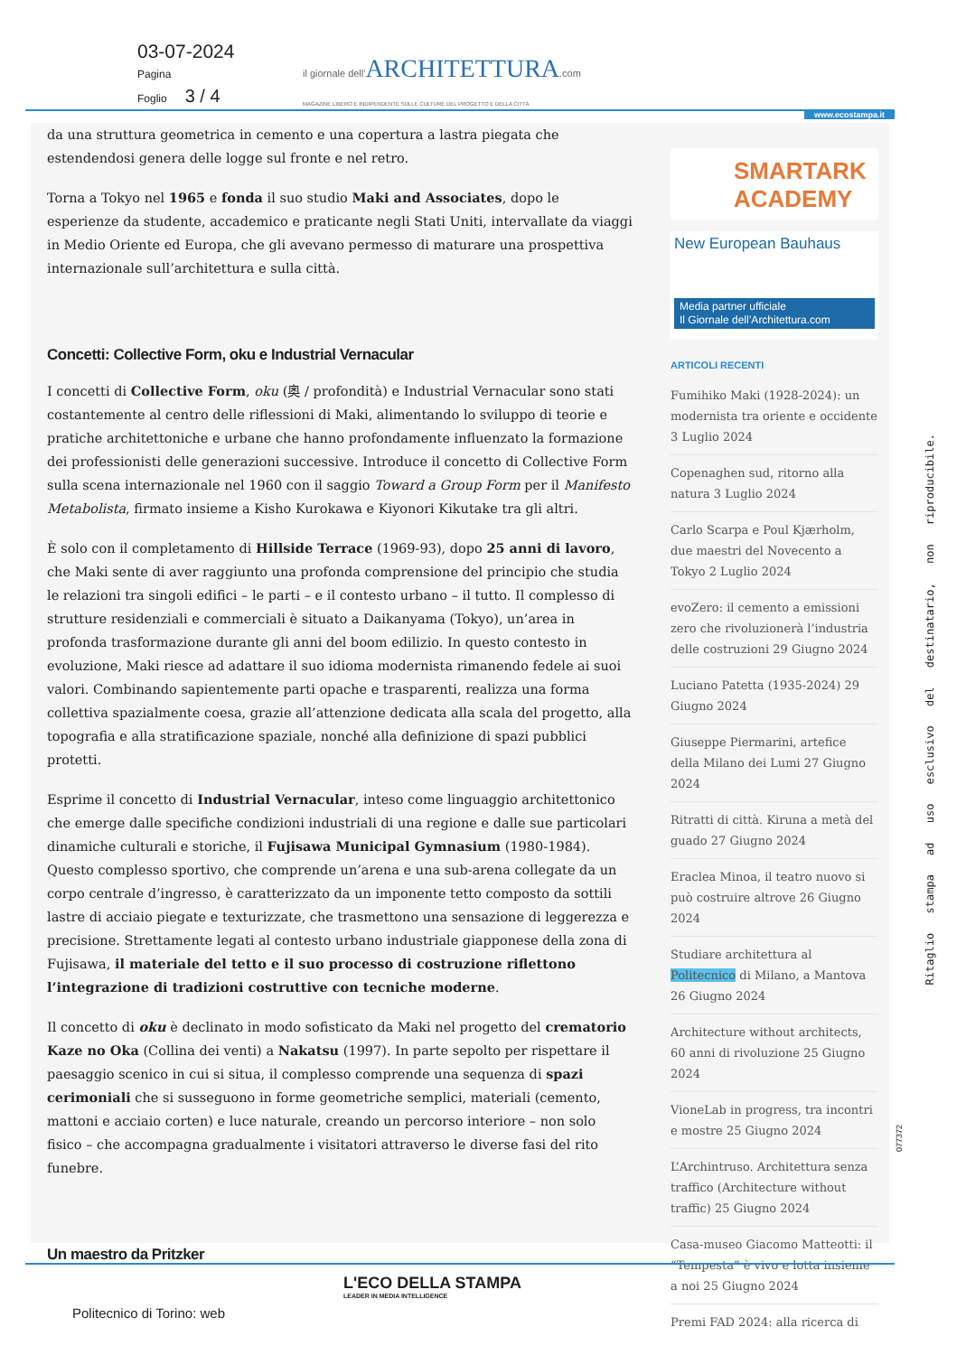03-07-2024
Pagina
Foglio 3 / 4
il giornale dell'ARCHITETTURA.com
MAGAZINE LIBERO E INDIPENDENTE SULLE CULTURE DEL PROGETTO E DELLA CITTÀ
www.ecostampa.it
da una struttura geometrica in cemento e una copertura a lastra piegata che estendendosi genera delle logge sul fronte e nel retro.
Torna a Tokyo nel 1965 e fonda il suo studio Maki and Associates, dopo le esperienze da studente, accademico e praticante negli Stati Uniti, intervallate da viaggi in Medio Oriente ed Europa, che gli avevano permesso di maturare una prospettiva internazionale sull’architettura e sulla città.
Concetti: Collective Form, oku e Industrial Vernacular
I concetti di Collective Form, oku (奥 / profondità) e Industrial Vernacular sono stati costantemente al centro delle riflessioni di Maki, alimentando lo sviluppo di teorie e pratiche architettoniche e urbane che hanno profondamente influenzato la formazione dei professionisti delle generazioni successive. Introduce il concetto di Collective Form sulla scena internazionale nel 1960 con il saggio Toward a Group Form per il Manifesto Metabolista, firmato insieme a Kisho Kurokawa e Kiyonori Kikutake tra gli altri.
È solo con il completamento di Hillside Terrace (1969-93), dopo 25 anni di lavoro, che Maki sente di aver raggiunto una profonda comprensione del principio che studia le relazioni tra singoli edifici – le parti – e il contesto urbano – il tutto. Il complesso di strutture residenziali e commerciali è situato a Daikanyama (Tokyo), un’area in profonda trasformazione durante gli anni del boom edilizio. In questo contesto in evoluzione, Maki riesce ad adattare il suo idioma modernista rimanendo fedele ai suoi valori. Combinando sapientemente parti opache e trasparenti, realizza una forma collettiva spazialmente coesa, grazie all’attenzione dedicata alla scala del progetto, alla topografia e alla stratificazione spaziale, nonché alla definizione di spazi pubblici protetti.
Esprime il concetto di Industrial Vernacular, inteso come linguaggio architettonico che emerge dalle specifiche condizioni industriali di una regione e dalle sue particolari dinamiche culturali e storiche, il Fujisawa Municipal Gymnasium (1980-1984). Questo complesso sportivo, che comprende un’arena e una sub-arena collegate da un corpo centrale d’ingresso, è caratterizzato da un imponente tetto composto da sottili lastre di acciaio piegate e texturizzate, che trasmettono una sensazione di leggerezza e precisione. Strettamente legati al contesto urbano industriale giapponese della zona di Fujisawa, il materiale del tetto e il suo processo di costruzione riflettono l’integrazione di tradizioni costruttive con tecniche moderne.
Il concetto di oku è declinato in modo sofisticato da Maki nel progetto del crematorio Kaze no Oka (Collina dei venti) a Nakatsu (1997). In parte sepolto per rispettare il paesaggio scenico in cui si situa, il complesso comprende una sequenza di spazi cerimoniali che si susseguono in forme geometriche semplici, materiali (cemento, mattoni e acciaio corten) e luce naturale, creando un percorso interiore – non solo fisico – che accompagna gradualmente i visitatori attraverso le diverse fasi del rito funebre.
Un maestro da Pritzker
SMARTARK
ACADEMY
New European Bauhaus
Media partner ufficiale
Il Giornale dell’Architettura.com
ARTICOLI RECENTI
Fumihiko Maki (1928-2024): un modernista tra oriente e occidente 3 Luglio 2024
Copenaghen sud, ritorno alla natura 3 Luglio 2024
Carlo Scarpa e Poul Kjærholm, due maestri del Novecento a Tokyo 2 Luglio 2024
evoZero: il cemento a emissioni zero che rivoluzionerà l’industria delle costruzioni 29 Giugno 2024
Luciano Patetta (1935-2024) 29 Giugno 2024
Giuseppe Piermarini, artefice della Milano dei Lumi 27 Giugno 2024
Ritratti di città. Kiruna a metà del guado 27 Giugno 2024
Eraclea Minoa, il teatro nuovo si può costruire altrove 26 Giugno 2024
Studiare architettura al Politecnico di Milano, a Mantova 26 Giugno 2024
Architecture without architects, 60 anni di rivoluzione 25 Giugno 2024
VioneLab in progress, tra incontri e mostre 25 Giugno 2024
L’Archintruso. Architettura senza traffico (Architecture without traffic) 25 Giugno 2024
Casa-museo Giacomo Matteotti: il “Tempesta” è vivo e lotta insieme a noi 25 Giugno 2024
Premi FAD 2024: alla ricerca di
Ritaglio stampa ad uso esclusivo del destinatario, non riproducibile.
077372
L'ECO DELLA STAMPA
LEADER IN MEDIA INTELLIGENCE
Politecnico di Torino: web